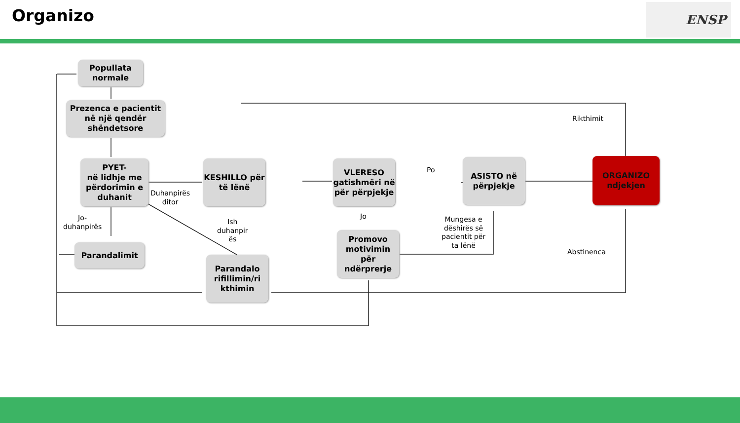Organizo ENSP
Popullata normale
Prezenca e pacientit në një qendër shëndetsore
PYET-
në lidhje me përdorimin e duhanit
KESHILLO për të lënë
VLERESO gatishmëri në për përpjekje
ASISTO në përpjekje
ORGANIZO ndjekjen
Parandalimit
Parandalo rifillimin/ri kthimin
Promovo motivimin për ndërprerje
Duhanpirës
ditor
Jo-
duhanpirës
Ish
duhanpir
ës
Po
Jo
Mungesa e
dëshirës së
pacientit për
ta lënë
Rikthimit
Abstinenca